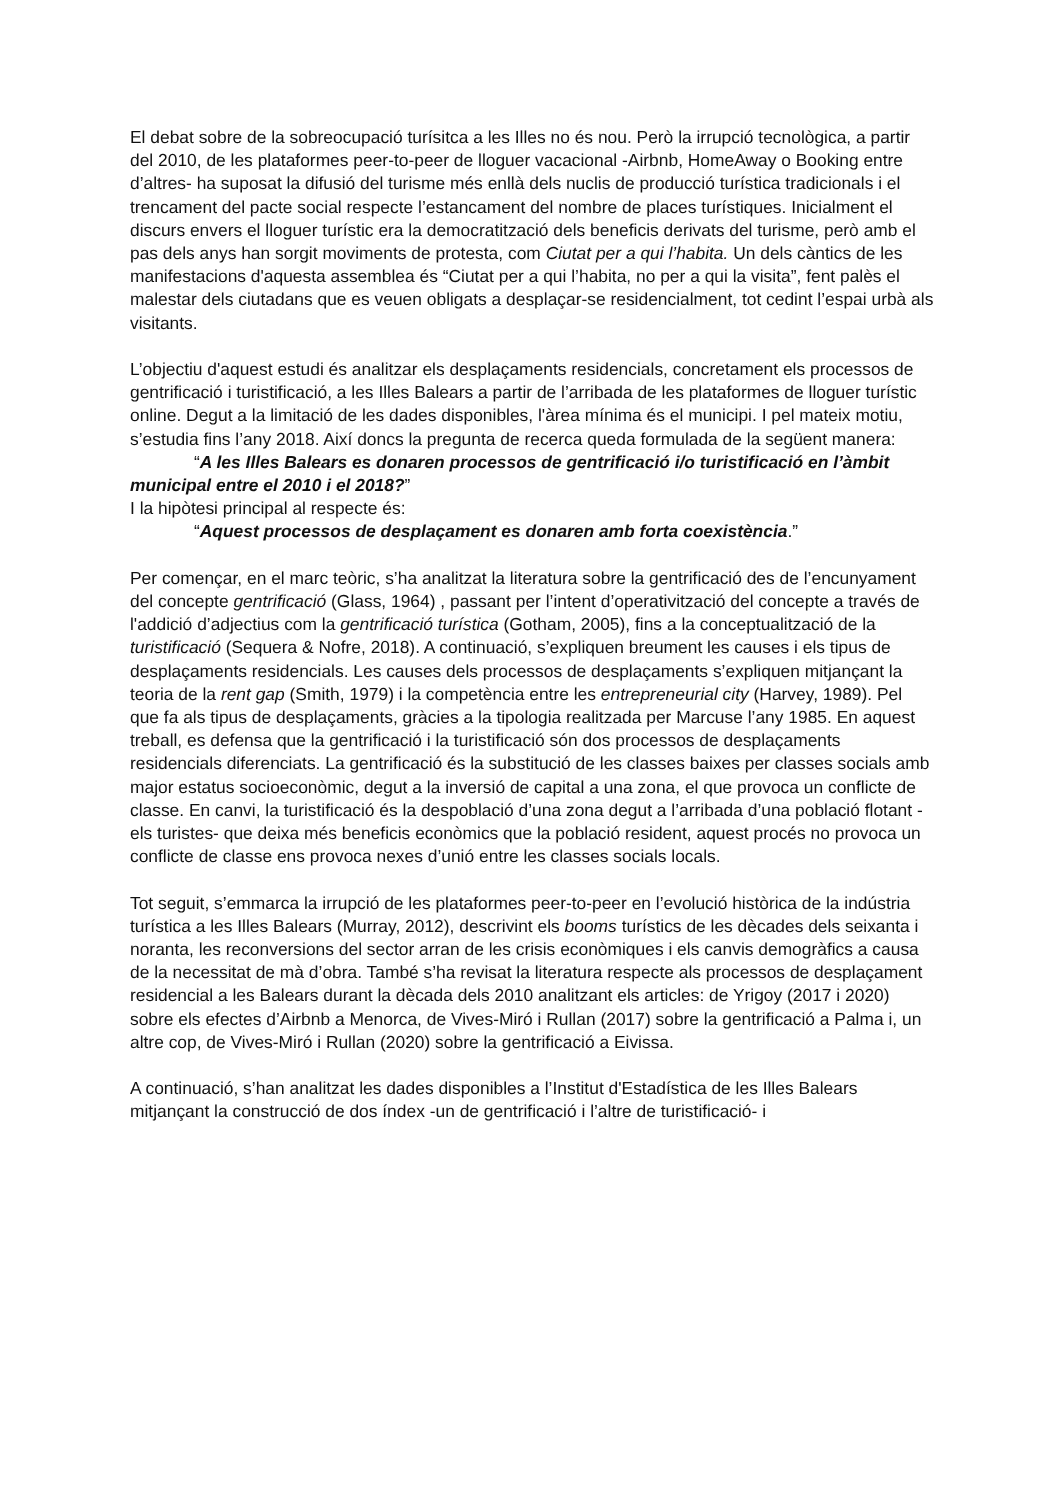El debat sobre de la sobreocupació turísitca a les Illes no és nou. Però la irrupció tecnològica, a partir del 2010, de les plataformes peer-to-peer de lloguer vacacional -Airbnb, HomeAway o Booking entre d’altres- ha suposat la difusió del turisme més enllà dels nuclis de producció turística tradicionals i el trencament del pacte social respecte l’estancament del nombre de places turístiques. Inicialment el discurs envers el lloguer turístic era la democratització dels beneficis derivats del turisme, però amb el pas dels anys han sorgit moviments de protesta, com Ciutat per a qui l’habita. Un dels càntics de les manifestacions d'aquesta assemblea és “Ciutat per a qui l’habita, no per a qui la visita”, fent palès el malestar dels ciutadans que es veuen obligats a desplaçar-se residencialment, tot cedint l’espai urbà als visitants.
L’objectiu d'aquest estudi és analitzar els desplaçaments residencials, concretament els processos de gentrificació i turistificació, a les Illes Balears a partir de l’arribada de les plataformes de lloguer turístic online. Degut a la limitació de les dades disponibles, l'àrea mínima és el municipi. I pel mateix motiu, s’estudia fins l’any 2018. Així doncs la pregunta de recerca queda formulada de la següent manera:
“A les Illes Balears es donaren processos de gentrificació i/o turistificació en l’àmbit municipal entre el 2010 i el 2018?”
I la hipòtesi principal al respecte és:
“Aquest processos de desplaçament es donaren amb forta coexistència.”
Per començar, en el marc teòric, s’ha analitzat la literatura sobre la gentrificació des de l’encunyament del concepte gentrificació (Glass, 1964) , passant per l’intent d’operativització del concepte a través de l'addició d’adjectius com la gentrificació turística (Gotham, 2005), fins a la conceptualització de la turistificació (Sequera & Nofre, 2018). A continuació, s’expliquen breument les causes i els tipus de desplaçaments residencials. Les causes dels processos de desplaçaments s’expliquen mitjançant la teoria de la rent gap (Smith, 1979) i la competència entre les entrepreneurial city (Harvey, 1989). Pel que fa als tipus de desplaçaments, gràcies a la tipologia realitzada per Marcuse l’any 1985. En aquest treball, es defensa que la gentrificació i la turistificació són dos processos de desplaçaments residencials diferenciats. La gentrificació és la substitució de les classes baixes per classes socials amb major estatus socioeconòmic, degut a la inversió de capital a una zona, el que provoca un conflicte de classe. En canvi, la turistificació és la despoblació d’una zona degut a l’arribada d’una població flotant -els turistes- que deixa més beneficis econòmics que la població resident, aquest procés no provoca un conflicte de classe ens provoca nexes d’unió entre les classes socials locals.
Tot seguit, s’emmarca la irrupció de les plataformes peer-to-peer en l’evolució històrica de la indústria turística a les Illes Balears (Murray, 2012), descrivint els booms turístics de les dècades dels seixanta i noranta, les reconversions del sector arran de les crisis econòmiques i els canvis demogràfics a causa de la necessitat de mà d’obra. També s’ha revisat la literatura respecte als processos de desplaçament residencial a les Balears durant la dècada dels 2010 analitzant els articles: de Yrigoy (2017 i 2020) sobre els efectes d’Airbnb a Menorca, de Vives-Miró i Rullan (2017) sobre la gentrificació a Palma i, un altre cop, de Vives-Miró i Rullan (2020) sobre la gentrificació a Eivissa.
A continuació, s’han analitzat les dades disponibles a l’Institut d'Estadística de les Illes Balears mitjançant la construcció de dos índex -un de gentrificació i l’altre de turistificació- i